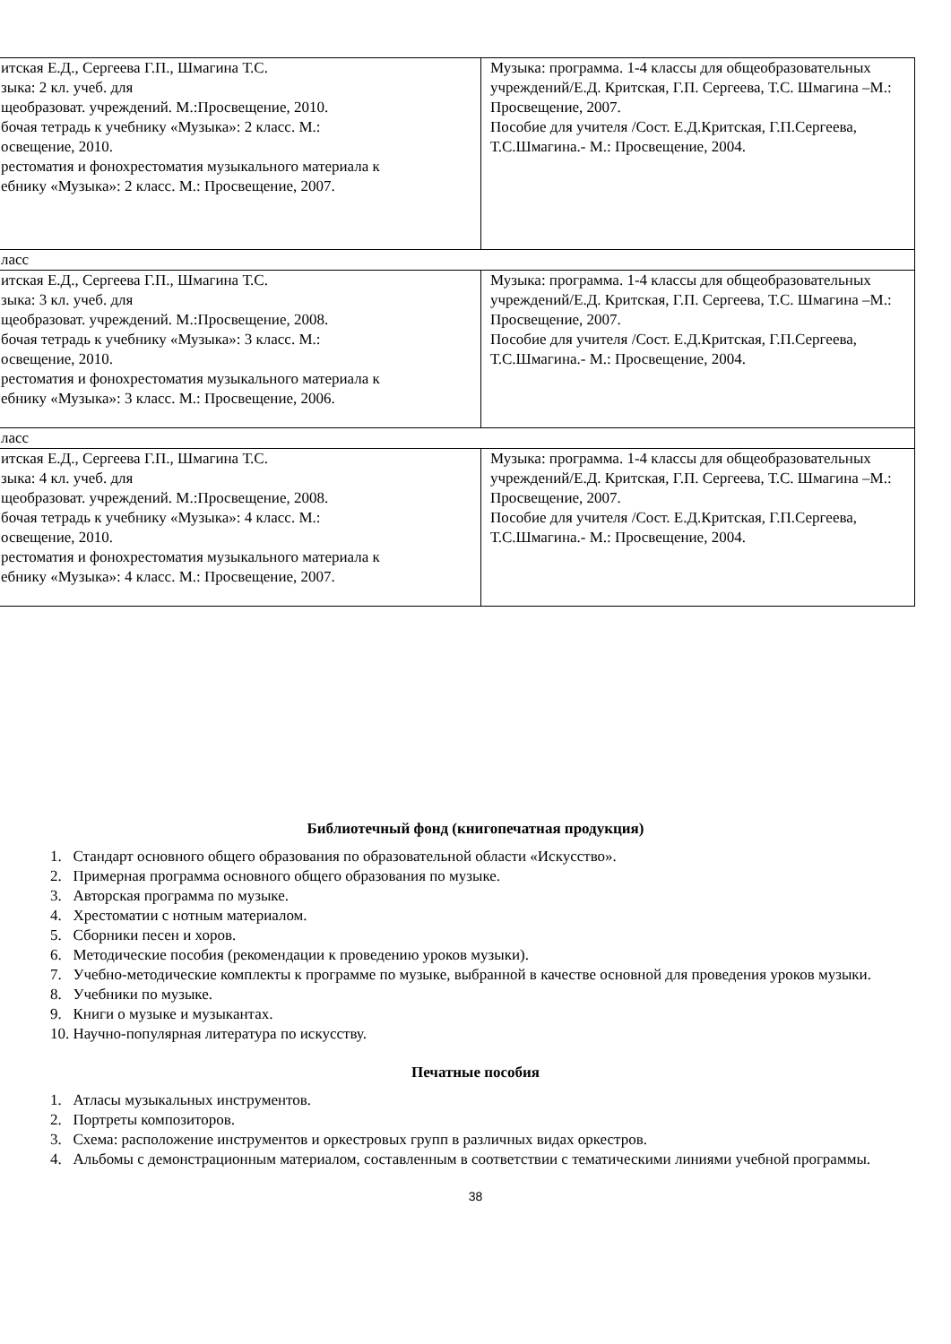| итская Е.Д., Сергеева Г.П., Шмагина Т.С. зыка: 2 кл. учеб. для щеобразоват. учреждений. М.:Просвещение, 2010. бочая тетрадь к учебнику «Музыка»: 2 класс. М.: освещение, 2010. рестоматия и фонохрестоматия музыкального материала к ебнику «Музыка»: 2 класс. М.: Просвещение, 2007. | Музыка: программа. 1-4 классы для общеобразовательных учреждений/Е.Д. Критская, Г.П. Сергеева, Т.С. Шмагина –М.: Просвещение, 2007. Пособие для учителя /Сост. Е.Д.Критская, Г.П.Сергеева, Т.С.Шмагина.- М.: Просвещение, 2004. |
| ласс | |
| итская Е.Д., Сергеева Г.П., Шмагина Т.С. зыка: 3 кл. учеб. для щеобразоват. учреждений. М.:Просвещение, 2008. бочая тетрадь к учебнику «Музыка»: 3 класс. М.: освещение, 2010. рестоматия и фонохрестоматия музыкального материала к ебнику «Музыка»: 3 класс. М.: Просвещение, 2006. | Музыка: программа. 1-4 классы для общеобразовательных учреждений/Е.Д. Критская, Г.П. Сергеева, Т.С. Шмагина –М.: Просвещение, 2007. Пособие для учителя /Сост. Е.Д.Критская, Г.П.Сергеева, Т.С.Шмагина.- М.: Просвещение, 2004. |
| ласс | |
| итская Е.Д., Сергеева Г.П., Шмагина Т.С. зыка: 4 кл. учеб. для щеобразоват. учреждений. М.:Просвещение, 2008. бочая тетрадь к учебнику «Музыка»: 4 класс. М.: освещение, 2010. рестоматия и фонохрестоматия музыкального материала к ебнику «Музыка»: 4 класс. М.: Просвещение, 2007. | Музыка: программа. 1-4 классы для общеобразовательных учреждений/Е.Д. Критская, Г.П. Сергеева, Т.С. Шмагина –М.: Просвещение, 2007. Пособие для учителя /Сост. Е.Д.Критская, Г.П.Сергеева, Т.С.Шмагина.- М.: Просвещение, 2004. |
Библиотечный фонд (книгопечатная продукция)
1. Стандарт основного общего образования по образовательной области «Искусство».
2. Примерная программа основного общего образования по музыке.
3. Авторская программа по музыке.
4. Хрестоматии с нотным материалом.
5. Сборники песен и хоров.
6. Методические пособия (рекомендации к проведению уроков музыки).
7. Учебно-методические комплекты к программе по музыке, выбранной в качестве основной для проведения уроков музыки.
8. Учебники по музыке.
9. Книги о музыке и музыкантах.
10. Научно-популярная литература по искусству.
Печатные пособия
1. Атласы музыкальных инструментов.
2. Портреты композиторов.
3. Схема: расположение инструментов и оркестровых групп в различных видах оркестров.
4. Альбомы с демонстрационным материалом, составленным в соответствии с тематическими линиями учебной программы.
38